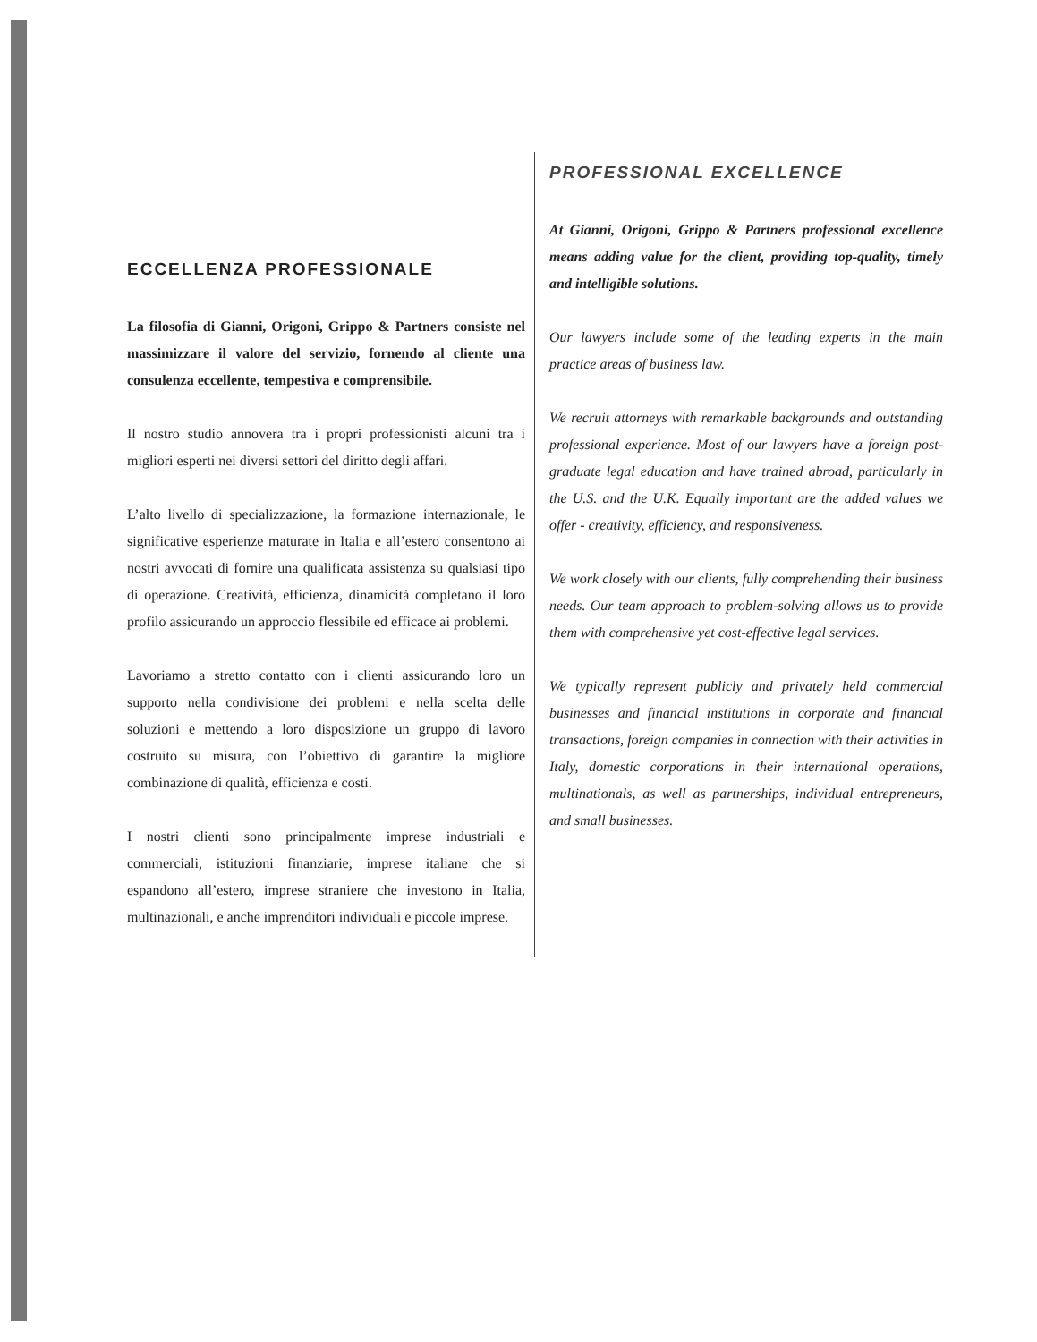ECCELLENZA PROFESSIONALE
La filosofia di Gianni, Origoni, Grippo & Partners consiste nel massimizzare il valore del servizio, fornendo al cliente una consulenza eccellente, tempestiva e comprensibile.
Il nostro studio annovera tra i propri professionisti alcuni tra i migliori esperti nei diversi settori del diritto degli affari.
L’alto livello di specializzazione, la formazione internazionale, le significative esperienze maturate in Italia e all’estero consentono ai nostri avvocati di fornire una qualificata assistenza su qualsiasi tipo di operazione. Creatività, efficienza, dinamicità completano il loro profilo assicurando un approccio flessibile ed efficace ai problemi.
Lavoriamo a stretto contatto con i clienti assicurando loro un supporto nella condivisione dei problemi e nella scelta delle soluzioni e mettendo a loro disposizione un gruppo di lavoro costruito su misura, con l’obiettivo di garantire la migliore combinazione di qualità, efficienza e costi.
I nostri clienti sono principalmente imprese industriali e commerciali, istituzioni finanziarie, imprese italiane che si espandono all’estero, imprese straniere che investono in Italia, multinazionali, e anche imprenditori individuali e piccole imprese.
PROFESSIONAL EXCELLENCE
At Gianni, Origoni, Grippo & Partners professional excellence means adding value for the client, providing top-quality, timely and intelligible solutions.
Our lawyers include some of the leading experts in the main practice areas of business law.
We recruit attorneys with remarkable backgrounds and outstanding professional experience. Most of our lawyers have a foreign post-graduate legal education and have trained abroad, particularly in the U.S. and the U.K. Equally important are the added values we offer - creativity, efficiency, and responsiveness.
We work closely with our clients, fully comprehending their business needs. Our team approach to problem-solving allows us to provide them with comprehensive yet cost-effective legal services.
We typically represent publicly and privately held commercial businesses and financial institutions in corporate and financial transactions, foreign companies in connection with their activities in Italy, domestic corporations in their international operations, multinationals, as well as partnerships, individual entrepreneurs, and small businesses.